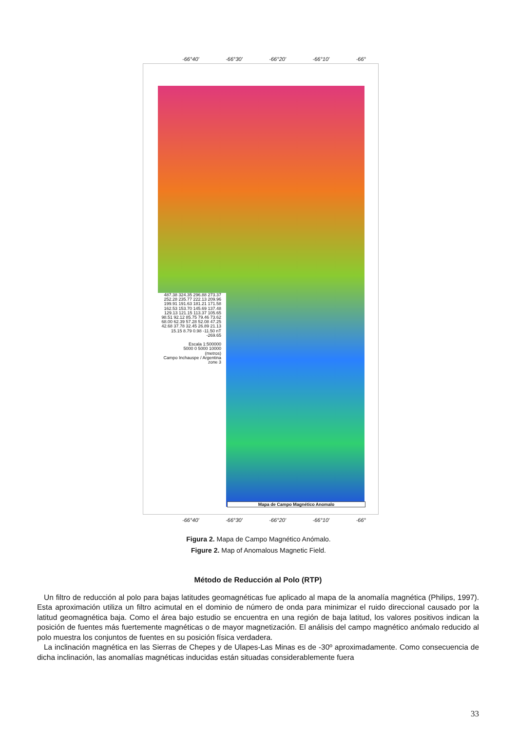-66°40' -66°30' -66°20' -66°10' -66°
487.38 324.35 296.88 273.37 252.28 235.77 222.13 209.96 199.91 191.63 181.21 171.58 162.53 153.70 145.69 137.48 129.13 121.15 113.37 105.65 98.51 92.12 85.75 79.46 73.62 68.00 62.39 57.28 52.08 47.25 42.68 37.78 32.45 26.89 21.13 15.15 8.79 0.98 -11.50 nT -269.65
Escala 1:500000
5000 0 5000 10000
(metros)
Campo Inchauspe / Argentina zone 3
Mapa de Campo Magnético Anomalo
-66°40' -66°30' -66°20' -66°10' -66°
Figura 2. Mapa de Campo Magnético Anómalo.
Figure 2. Map of Anomalous Magnetic Field.
Método de Reducción al Polo (RTP)
Un filtro de reducción al polo para bajas latitudes geomagnéticas fue aplicado al mapa de la anomalía magnética (Philips, 1997). Esta aproximación utiliza un filtro acimutal en el dominio de número de onda para minimizar el ruido direccional causado por la latitud geomagnética baja. Como el área bajo estudio se encuentra en una región de baja latitud, los valores positivos indican la posición de fuentes más fuertemente magnéticas o de mayor magnetización. El análisis del campo magnético anómalo reducido al polo muestra los conjuntos de fuentes en su posición física verdadera.
La inclinación magnética en las Sierras de Chepes y de Ulapes-Las Minas es de -30º aproximadamente. Como consecuencia de dicha inclinación, las anomalías magnéticas inducidas están situadas considerablemente fuera
33